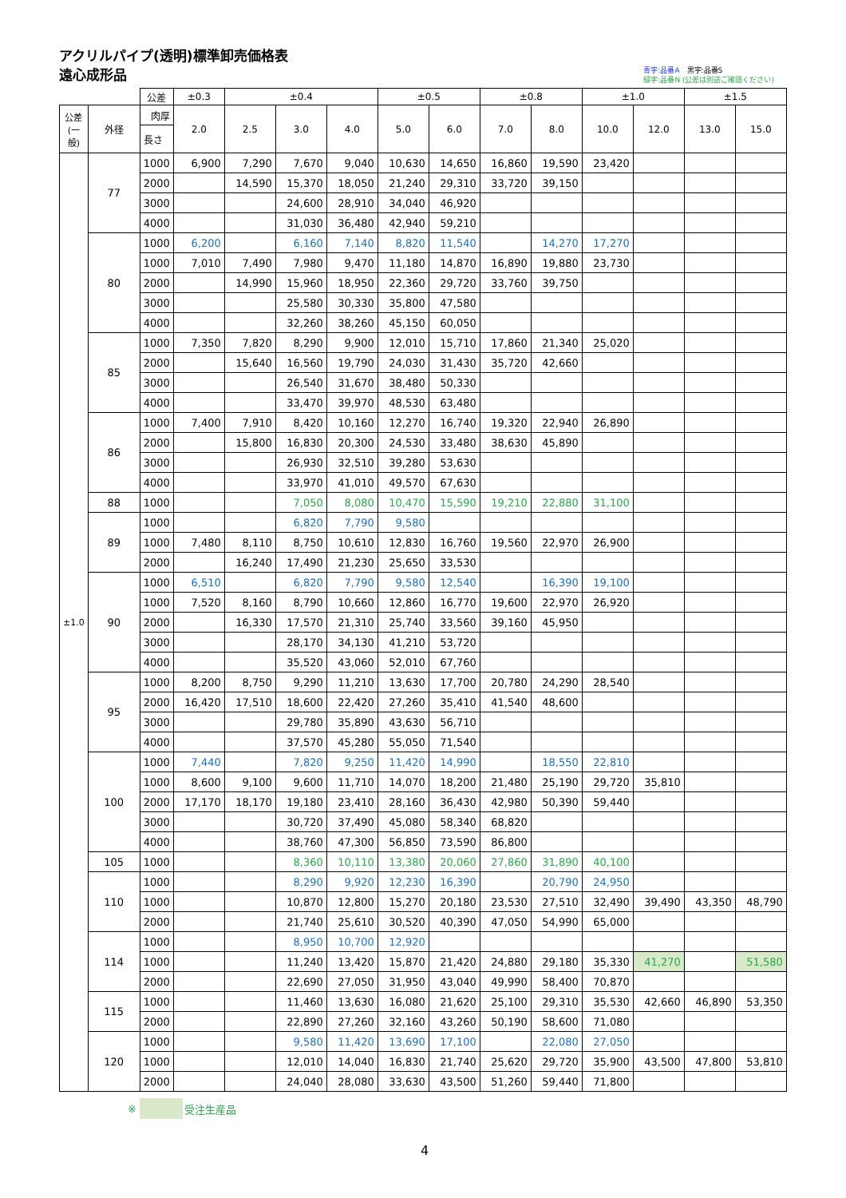アクリルパイプ(透明)標準卸売価格表
遠心成形品
青字:品番A　黒字:品番S
緑字:品番N (公差は別途ご確認ください)
| | | 公差 | ±0.3 | ±0.4 | | | ±0.5 | | ±0.8 | | ±1.0 | | ±1.5 | |
| --- | --- | --- | --- | --- | --- | --- | --- | --- | --- | --- | --- | --- | --- | --- |
| 公差 (一般) | 外径 | 肉厚 | 2.0 | 2.5 | 3.0 | 4.0 | 5.0 | 6.0 | 7.0 | 8.0 | 10.0 | 12.0 | 13.0 | 15.0 |
| | | 長さ | | | | | | | | | | | | |
| ±1.0 | 77 | 1000 | 6,900 | 7,290 | 7,670 | 9,040 | 10,630 | 14,650 | 16,860 | 19,590 | 23,420 | | | |
| | | 2000 | | 14,590 | 15,370 | 18,050 | 21,240 | 29,310 | 33,720 | 39,150 | | | | |
| | | 3000 | | | 24,600 | 28,910 | 34,040 | 46,920 | | | | | | |
| | | 4000 | | | 31,030 | 36,480 | 42,940 | 59,210 | | | | | | |
| | 80 | 1000 | 6,200 | | 6,160 | 7,140 | 8,820 | 11,540 | | 14,270 | 17,270 | | | |
| | | 1000 | 7,010 | 7,490 | 7,980 | 9,470 | 11,180 | 14,870 | 16,890 | 19,880 | 23,730 | | | |
| | | 2000 | | 14,990 | 15,960 | 18,950 | 22,360 | 29,720 | 33,760 | 39,750 | | | | |
| | | 3000 | | | 25,580 | 30,330 | 35,800 | 47,580 | | | | | | |
| | | 4000 | | | 32,260 | 38,260 | 45,150 | 60,050 | | | | | | |
| | 85 | 1000 | 7,350 | 7,820 | 8,290 | 9,900 | 12,010 | 15,710 | 17,860 | 21,340 | 25,020 | | | |
| | | 2000 | | 15,640 | 16,560 | 19,790 | 24,030 | 31,430 | 35,720 | 42,660 | | | | |
| | | 3000 | | | 26,540 | 31,670 | 38,480 | 50,330 | | | | | | |
| | | 4000 | | | 33,470 | 39,970 | 48,530 | 63,480 | | | | | | |
| | 86 | 1000 | 7,400 | 7,910 | 8,420 | 10,160 | 12,270 | 16,740 | 19,320 | 22,940 | 26,890 | | | |
| | | 2000 | | 15,800 | 16,830 | 20,300 | 24,530 | 33,480 | 38,630 | 45,890 | | | | |
| | | 3000 | | | 26,930 | 32,510 | 39,280 | 53,630 | | | | | | |
| | | 4000 | | | 33,970 | 41,010 | 49,570 | 67,630 | | | | | | |
| | 88 | 1000 | | | 7,050 | 8,080 | 10,470 | 15,590 | 19,210 | 22,880 | 31,100 | | | |
| | 89 | 1000 | | | 6,820 | 7,790 | 9,580 | | | | | | | |
| | | 1000 | 7,480 | 8,110 | 8,750 | 10,610 | 12,830 | 16,760 | 19,560 | 22,970 | 26,900 | | | |
| | | 2000 | | 16,240 | 17,490 | 21,230 | 25,650 | 33,530 | | | | | | |
| | 90 | 1000 | 6,510 | | 6,820 | 7,790 | 9,580 | 12,540 | | 16,390 | 19,100 | | | |
| | | 1000 | 7,520 | 8,160 | 8,790 | 10,660 | 12,860 | 16,770 | 19,600 | 22,970 | 26,920 | | | |
| | | 2000 | | 16,330 | 17,570 | 21,310 | 25,740 | 33,560 | 39,160 | 45,950 | | | | |
| | | 3000 | | | 28,170 | 34,130 | 41,210 | 53,720 | | | | | | |
| | | 4000 | | | 35,520 | 43,060 | 52,010 | 67,760 | | | | | | |
| | 95 | 1000 | 8,200 | 8,750 | 9,290 | 11,210 | 13,630 | 17,700 | 20,780 | 24,290 | 28,540 | | | |
| | | 2000 | 16,420 | 17,510 | 18,600 | 22,420 | 27,260 | 35,410 | 41,540 | 48,600 | | | | |
| | | 3000 | | | 29,780 | 35,890 | 43,630 | 56,710 | | | | | | |
| | | 4000 | | | 37,570 | 45,280 | 55,050 | 71,540 | | | | | | |
| | 100 | 1000 | 7,440 | | 7,820 | 9,250 | 11,420 | 14,990 | | 18,550 | 22,810 | | | |
| | | 1000 | 8,600 | 9,100 | 9,600 | 11,710 | 14,070 | 18,200 | 21,480 | 25,190 | 29,720 | 35,810 | | |
| | | 2000 | 17,170 | 18,170 | 19,180 | 23,410 | 28,160 | 36,430 | 42,980 | 50,390 | 59,440 | | | |
| | | 3000 | | | 30,720 | 37,490 | 45,080 | 58,340 | 68,820 | | | | | |
| | | 4000 | | | 38,760 | 47,300 | 56,850 | 73,590 | 86,800 | | | | | |
| | 105 | 1000 | | | 8,360 | 10,110 | 13,380 | 20,060 | 27,860 | 31,890 | 40,100 | | | |
| | 110 | 1000 | | | 8,290 | 9,920 | 12,230 | 16,390 | | 20,790 | 24,950 | | | |
| | | 1000 | | | 10,870 | 12,800 | 15,270 | 20,180 | 23,530 | 27,510 | 32,490 | 39,490 | 43,350 | 48,790 |
| | | 2000 | | | 21,740 | 25,610 | 30,520 | 40,390 | 47,050 | 54,990 | 65,000 | | | |
| | 114 | 1000 | | | 8,950 | 10,700 | 12,920 | | | | | | | |
| | | 1000 | | | 11,240 | 13,420 | 15,870 | 21,420 | 24,880 | 29,180 | 35,330 | 41,270 | | 51,580 |
| | | 2000 | | | 22,690 | 27,050 | 31,950 | 43,040 | 49,990 | 58,400 | 70,870 | | | |
| | 115 | 1000 | | | 11,460 | 13,630 | 16,080 | 21,620 | 25,100 | 29,310 | 35,530 | 42,660 | 46,890 | 53,350 |
| | | 2000 | | | 22,890 | 27,260 | 32,160 | 43,260 | 50,190 | 58,600 | 71,080 | | | |
| | 120 | 1000 | | | 9,580 | 11,420 | 13,690 | 17,100 | | 22,080 | 27,050 | | | |
| | | 1000 | | | 12,010 | 14,040 | 16,830 | 21,740 | 25,620 | 29,720 | 35,900 | 43,500 | 47,800 | 53,810 |
| | | 2000 | | | 24,040 | 28,080 | 33,630 | 43,500 | 51,260 | 59,440 | 71,800 | | | |
※ 受注生産品
4